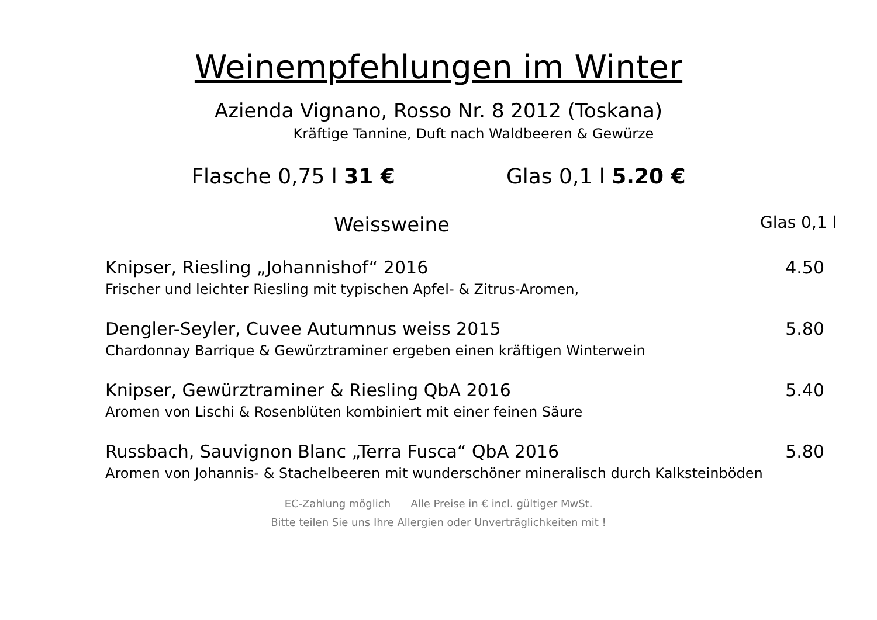Weinempfehlungen im Winter
Azienda Vignano, Rosso Nr. 8 2012 (Toskana)
Kräftige Tannine, Duft nach Waldbeeren & Gewürze
Flasche 0,75 l 31 € Glas 0,1 l 5.20 €
Weissweine Glas 0,1 l
Knipser, Riesling „Johannishof“ 2016 4.50
Frischer und leichter Riesling mit typischen Apfel- & Zitrus-Aromen,
Dengler-Seyler, Cuvee Autumnus weiss 2015 5.80
Chardonnay Barrique & Gewürztraminer ergeben einen kräftigen Winterwein
Knipser, Gewürztraminer & Riesling QbA 2016 5.40
Aromen von Lischi & Rosenblüten kombiniert mit einer feinen Säure
Russbach, Sauvignon Blanc „Terra Fusca“ QbA 2016 5.80
Aromen von Johannis- & Stachelbeeren mit wunderschöner mineralisch durch Kalksteinböden
EC-Zahlung möglich Alle Preise in € incl. gültiger MwSt.
Bitte teilen Sie uns Ihre Allergien oder Unverträglichkeiten mit !